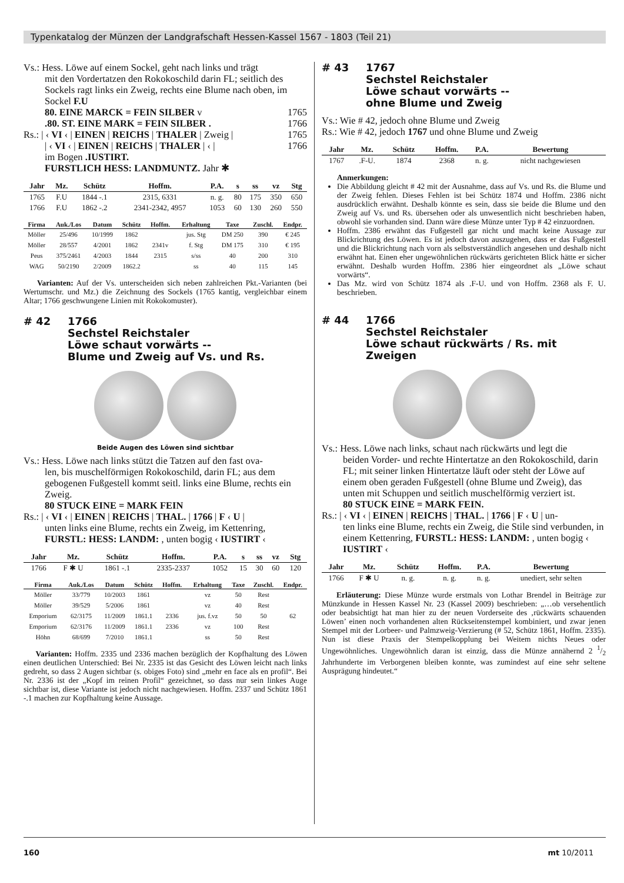Typenkatalog der Münzen der Landgrafschaft Hessen-Kassel 1567 - 1803 (Teil 21)
Vs.: Hess. Löwe auf einem Sockel, geht nach links und trägt
mit den Vordertatzen den Rokokoschild darin FL; seitlich des Sockels ragt links ein Zweig, rechts eine Blume nach oben, im Sockel F.U
80. EINE MARCK = FEIN SILBER v 1765
.80. ST. EINE MARK = FEIN SILBER . 1766
Rs.: | ‹ VI ‹ | EINEN | REICHS | THALER | Zweig | 1765
| ‹ VI ‹ | EINEN | REICHS | THALER | ‹ | 1766
im Bogen .IUSTIRT.
FURSTLICH HESS: LANDMUNTZ. Jahr ✱
| Jahr | Mz. | Schütz | Hoffm. | P.A. | s | ss | vz | Stg |
| --- | --- | --- | --- | --- | --- | --- | --- | --- |
| 1765 | F.U | 1844 -.1 | 2315, 6331 | n. g. | 80 | 175 | 350 | 650 |
| 1766 | F.U | 1862 -.2 | 2341-2342, 4957 | 1053 | 60 | 130 | 260 | 550 |
| Firma | Auk./Los | Datum | Schütz | Hoffm. | Erhaltung | Taxe | Zuschl. | Endpr. |
| --- | --- | --- | --- | --- | --- | --- | --- | --- |
| Möller | 25/496 | 10/1999 | 1862 | | jus. Stg | DM 250 | 390 | € 245 |
| Möller | 28/557 | 4/2001 | 1862 | 2341v | f. Stg | DM 175 | 310 | € 195 |
| Peus | 375/2461 | 4/2003 | 1844 | 2315 | s/ss | 40 | 200 | 310 |
| WAG | 50/2190 | 2/2009 | 1862.2 | | ss | 40 | 115 | 145 |
Varianten: Auf der Vs. unterscheiden sich neben zahlreichen Pkt.-Varianten (bei Wertumschr. und Mz.) die Zeichnung des Sockels (1765 kantig, vergleichbar einem Altar; 1766 geschwungene Linien mit Rokokomuster).
# 42 1766
Sechstel Reichstaler
Löwe schaut vorwärts --
Blume und Zweig auf Vs. und Rs.
Beide Augen des Löwen sind sichtbar
Vs.: Hess. Löwe nach links stützt die Tatzen auf den fast ova-
len, bis muschelförmigen Rokokoschild, darin FL; aus dem gebogenen Fußgestell kommt seitl. links eine Blume, rechts ein Zweig.
80 STUCK EINE = MARK FEIN
Rs.: | ‹ VI ‹ | EINEN | REICHS | THAL. | 1766 | F ‹ U |
unten links eine Blume, rechts ein Zweig, im Kettenring, FURSTL: HESS: LANDM: , unten bogig ‹ IUSTIRT ‹
| Jahr | Mz. | Schütz | Hoffm. | P.A. | s | ss | vz | Stg |
| --- | --- | --- | --- | --- | --- | --- | --- | --- |
| 1766 | F ✱ U | 1861 -.1 | 2335-2337 | 1052 | 15 | 30 | 60 | 120 |
| Firma | Auk./Los | Datum | Schütz | Hoffm. | Erhaltung | Taxe | Zuschl. | Endpr. |
| --- | --- | --- | --- | --- | --- | --- | --- | --- |
| Möller | 33/779 | 10/2003 | 1861 | | vz | 50 | Rest | |
| Möller | 39/529 | 5/2006 | 1861 | | vz | 40 | Rest | |
| Emporium | 62/3175 | 11/2009 | 1861.1 | 2336 | jus. f.vz | 50 | 50 | 62 |
| Emporium | 62/3176 | 11/2009 | 1861.1 | 2336 | vz | 100 | Rest | |
| Höhn | 68/699 | 7/2010 | 1861.1 | | ss | 50 | Rest | |
Varianten: Hoffm. 2335 und 2336 machen bezüglich der Kopfhaltung des Löwen einen deutlichen Unterschied: Bei Nr. 2335 ist das Gesicht des Löwen leicht nach links gedreht, so dass 2 Augen sichtbar (s. obiges Foto) sind „mehr en face als en profil“. Bei Nr. 2336 ist der „Kopf im reinen Profil“ gezeichnet, so dass nur sein linkes Auge sichtbar ist, diese Variante ist jedoch nicht nachgewiesen. Hoffm. 2337 und Schütz 1861 -.1 machen zur Kopfhaltung keine Aussage.
# 43 1767
Sechstel Reichstaler
Löwe schaut vorwärts --
ohne Blume und Zweig
Vs.: Wie # 42, jedoch ohne Blume und Zweig
Rs.: Wie # 42, jedoch 1767 und ohne Blume und Zweig
| Jahr | Mz. | Schütz | Hoffm. | P.A. | Bewertung |
| --- | --- | --- | --- | --- | --- |
| 1767 | .F-U. | 1874 | 2368 | n. g. | nicht nachgewiesen |
Anmerkungen:
Die Abbildung gleicht # 42 mit der Ausnahme, dass auf Vs. und Rs. die Blume und der Zweig fehlen. Dieses Fehlen ist bei Schütz 1874 und Hoffm. 2386 nicht ausdrücklich erwähnt. Deshalb könnte es sein, dass sie beide die Blume und den Zweig auf Vs. und Rs. übersehen oder als unwesentlich nicht beschrieben haben, obwohl sie vorhanden sind. Dann wäre diese Münze unter Typ # 42 einzuordnen.
Hoffm. 2386 erwähnt das Fußgestell gar nicht und macht keine Aussage zur Blickrichtung des Löwen. Es ist jedoch davon auszugehen, dass er das Fußgestell und die Blickrichtung nach vorn als selbstverständlich angesehen und deshalb nicht erwähnt hat. Einen eher ungewöhnlichen rückwärts gerichteten Blick hätte er sicher erwähnt. Deshalb wurden Hoffm. 2386 hier eingeordnet als „Löwe schaut vorwärts“.
Das Mz. wird von Schütz 1874 als .F-U. und von Hoffm. 2368 als F. U. beschrieben.
# 44 1766
Sechstel Reichstaler
Löwe schaut rückwärts / Rs. mit Zweigen
Vs.: Hess. Löwe nach links, schaut nach rückwärts und legt die
beiden Vorder- und rechte Hintertatze an den Rokokoschild, darin FL; mit seiner linken Hintertatze läuft oder steht der Löwe auf einem oben geraden Fußgestell (ohne Blume und Zweig), das unten mit Schuppen und seitlich muschelförmig verziert ist.
80 STUCK EINE = MARK FEIN.
Rs.: | ‹ VI ‹ | EINEN | REICHS | THAL. | 1766 | F ‹ U | un-
ten links eine Blume, rechts ein Zweig, die Stile sind verbunden, in einem Kettenring, FURSTL: HESS: LANDM: , unten bogig ‹ IUSTIRT ‹
| Jahr | Mz. | Schütz | Hoffm. | P.A. | Bewertung |
| --- | --- | --- | --- | --- | --- |
| 1766 | F ✱ U | n. g. | n. g. | n. g. | unediert, sehr selten |
Erläuterung: Diese Münze wurde erstmals von Lothar Brendel in Beiträge zur Münzkunde in Hessen Kassel Nr. 23 (Kassel 2009) beschrieben: „…ob versehentlich oder beabsichtigt hat man hier zu der neuen Vorderseite des ‚rückwärts schauenden Löwen’ einen noch vorhandenen alten Rückseitenstempel kombiniert, und zwar jenen Stempel mit der Lorbeer- und Palmzweig-Verzierung (# 52, Schütz 1861, Hoffm. 2335). Nun ist diese Praxis der Stempelkopplung bei Weitem nichts Neues oder Ungewöhnliches. Ungewöhnlich daran ist einzig, dass die Münze annähernd 2 1/2 Jahrhunderte im Verborgenen bleiben konnte, was zumindest auf eine sehr seltene Ausprägung hindeutet.“
160 mt 10/2011